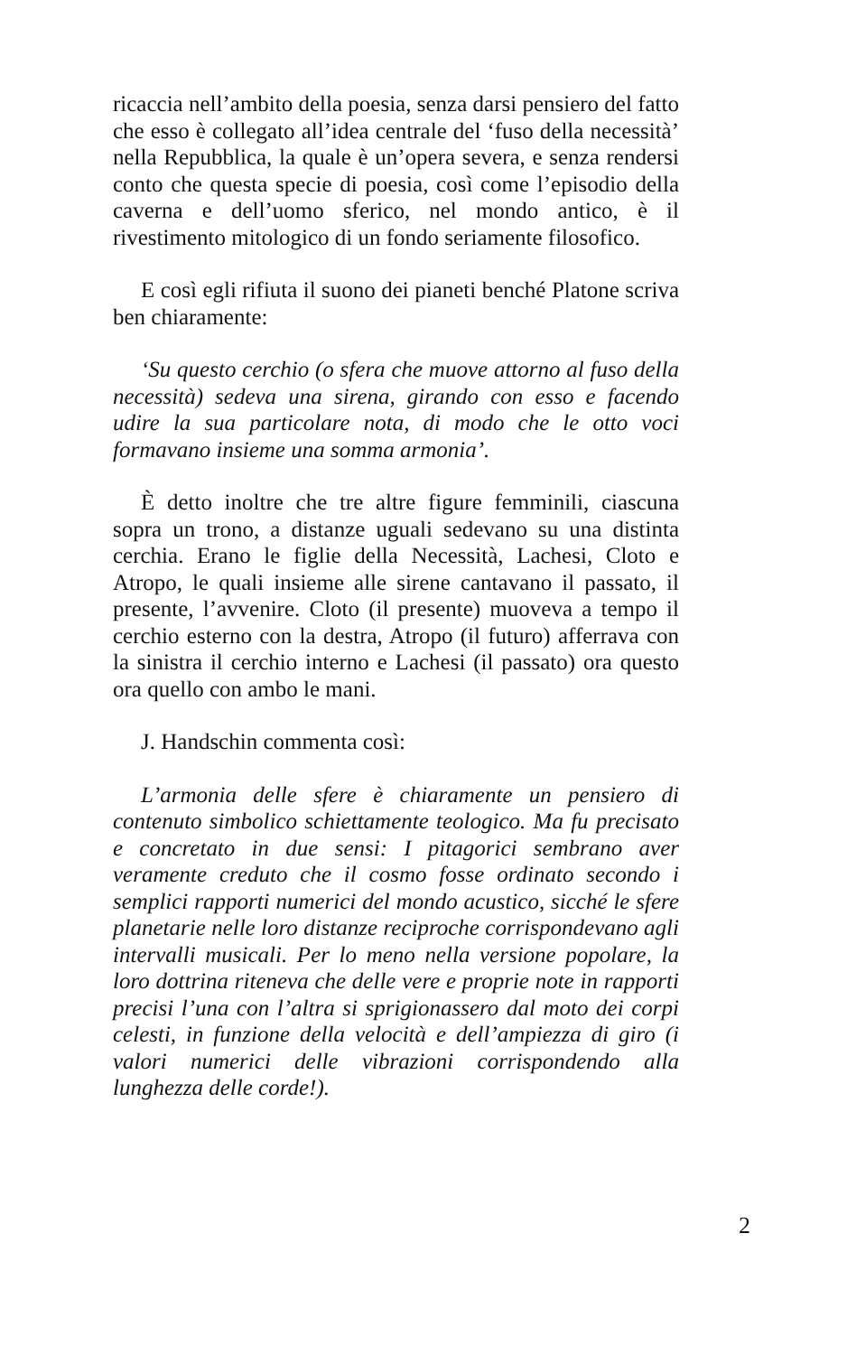ricaccia nell’ambito della poesia, senza darsi pensiero del fatto che esso è collegato all’idea centrale del ‘fuso della necessità’ nella Repubblica, la quale è un’opera severa, e senza rendersi conto che questa specie di poesia, così come l’episodio della caverna e dell’uomo sferico, nel mondo antico, è il rivestimento mitologico di un fondo seriamente filosofico.
E così egli rifiuta il suono dei pianeti benché Platone scriva ben chiaramente:
‘Su questo cerchio (o sfera che muove attorno al fuso della necessità) sedeva una sirena, girando con esso e facendo udire la sua particolare nota, di modo che le otto voci formavano insieme una somma armonia’.
È detto inoltre che tre altre figure femminili, ciascuna sopra un trono, a distanze uguali sedevano su una distinta cerchia. Erano le figlie della Necessità, Lachesi, Cloto e Atropo, le quali insieme alle sirene cantavano il passato, il presente, l’avvenire. Cloto (il presente) muoveva a tempo il cerchio esterno con la destra, Atropo (il futuro) afferrava con la sinistra il cerchio interno e Lachesi (il passato) ora questo ora quello con ambo le mani.
J. Handschin commenta così:
L’armonia delle sfere è chiaramente un pensiero di contenuto simbolico schiettamente teologico. Ma fu precisato e concretato in due sensi: I pitagorici sembrano aver veramente creduto che il cosmo fosse ordinato secondo i semplici rapporti numerici del mondo acustico, sicché le sfere planetarie nelle loro distanze reciproche corrispondevano agli intervalli musicali. Per lo meno nella versione popolare, la loro dottrina riteneva che delle vere e proprie note in rapporti precisi l’una con l’altra si sprigionassero dal moto dei corpi celesti, in funzione della velocità e dell’ampiezza di giro (i valori numerici delle vibrazioni corrispondendo alla lunghezza delle corde!).
2